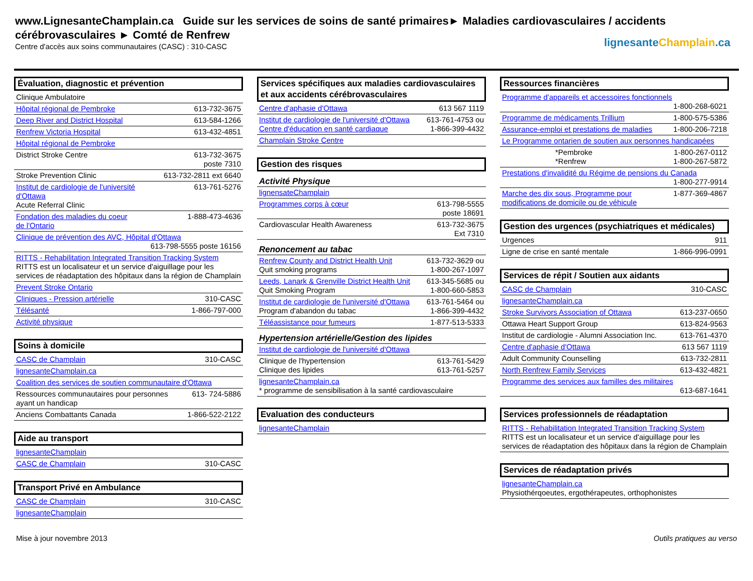www.LignesanteChamplain.ca Guide sur les services de soins de santé primaires► Maladies cardiovasculaires / accidents cérébrovasculaires ► Comté de Renfrew
Centre d'accès aux soins communautaires (CASC) : 310-CASC
lignesanteChamplain.ca
Évaluation, diagnostic et prévention
| Clinique Ambulatoire | |
| Hôpital régional de Pembroke | 613-732-3675 |
| Deep River and District Hospital | 613-584-1266 |
| Renfrew Victoria Hospital | 613-432-4851 |
| Hôpital régional de Pembroke | |
| District Stroke Centre | 613-732-3675 poste 7310 |
| Stroke Prevention Clinic | 613-732-2811 ext 6640 |
| Institut de cardiologie de l'université d'Ottawa Acute Referral Clinic | 613-761-5276 |
| Fondation des maladies du coeur de l'Ontario | 1-888-473-4636 |
| Clinique de prévention des AVC, Hôpital d'Ottawa 613-798-5555 poste 16156 | |
| RITTS - Rehabilitation Integrated Transition Tracking System RITTS est un localisateur et un service d'aiguillage pour les services de réadaptation des hôpitaux dans la région de Champlain | |
| Prevent Stroke Ontario | |
| Cliniques - Pression artérielle | 310-CASC |
| Télésanté | 1-866-797-000 |
| Activité physique | |
Soins à domicile
| CASC de Champlain | 310-CASC |
| lignesanteChamplain.ca | |
| Coalition des services de soutien communautaire d'Ottawa | |
| Ressources communautaires pour personnes ayant un handicap | 613- 724-5886 |
| Anciens Combattants Canada | 1-866-522-2122 |
Aide au transport
| lignesanteChamplain | |
| CASC de Champlain | 310-CASC |
Transport Privé en Ambulance
| CASC de Champlain | 310-CASC |
| lignesanteChamplain | |
Services spécifiques aux maladies cardiovasculaires et aux accidents cérébrovasculaires
| Centre d'aphasie d'Ottawa | 613 567 1119 |
| Institut de cardiologie de l'université d'Ottawa Centre d'éducation en santé cardiaque | 613-761-4753 ou 1-866-399-4432 |
| Champlain Stroke Centre | |
Gestion des risques
Activité Physique
| lignensateChamplain | |
| Programmes corps à cœur | 613-798-5555 poste 18691 |
| Cardiovascular Health Awareness | 613-732-3675 Ext 7310 |
Renoncement au tabac
| Renfrew County and District Health Unit Quit smoking programs | 613-732-3629 ou 1-800-267-1097 |
| Leeds, Lanark & Grenville District Health Unit Quit Smoking Program | 613-345-5685 ou 1-800-660-5853 |
| Institut de cardiologie de l'université d'Ottawa Program d'abandon du tabac | 613-761-5464 ou 1-866-399-4432 |
| Téléassistance pour fumeurs | 1-877-513-5333 |
Hypertension artérielle/Gestion des lipides
| Institut de cardiologie de l'université d'Ottawa | |
| Clinique de l'hypertension Clinique des lipides | 613-761-5429 613-761-5257 |
| lignesanteChamplain.ca * programme de sensibilisation à la santé cardiovasculaire | |
Evaluation des conducteurs
| lignesanteChamplain |
Ressources financières
| Programme d'appareils et accessoires fonctionnels 1-800-268-6021 | |
| Programme de médicaments Trillium | 1-800-575-5386 |
| Assurance-emploi et prestations de maladies | 1-800-206-7218 |
| Le Programme ontarien de soutien aux personnes handicapées | |
| *Pembroke *Renfrew | 1-800-267-0112 1-800-267-5872 |
| Prestations d'invalidité du Régime de pensions du Canada 1-800-277-9914 | |
| Marche des dix sous, Programme pour modifications de domicile ou de véhicule | 1-877-369-4867 |
Gestion des urgences (psychiatriques et médicales)
| Urgences | 911 |
| Ligne de crise en santé mentale | 1-866-996-0991 |
Services de répit / Soutien aux aidants
| CASC de Champlain | 310-CASC |
| lignesanteChamplain.ca | |
| Stroke Survivors Association of Ottawa | 613-237-0650 |
| Ottawa Heart Support Group | 613-824-9563 |
| Institut de cardiologie - Alumni Association Inc. | 613-761-4370 |
| Centre d'aphasie d'Ottawa | 613 567 1119 |
| Adult Community Counselling | 613-732-2811 |
| North Renfrew Family Services | 613-432-4821 |
| Programme des services aux familles des militaires 613-687-1641 | |
Services professionnels de réadaptation
| RITTS - Rehabilitation Integrated Transition Tracking System RITTS est un localisateur et un service d'aiguillage pour les services de réadaptation des hôpitaux dans la région de Champlain |
Services de réadaptation privés
| lignesanteChamplain.ca Physiothérqoeutes, ergothérapeutes, orthophonistes |
Mise à jour novembre 2013 Outils pratiques au verso